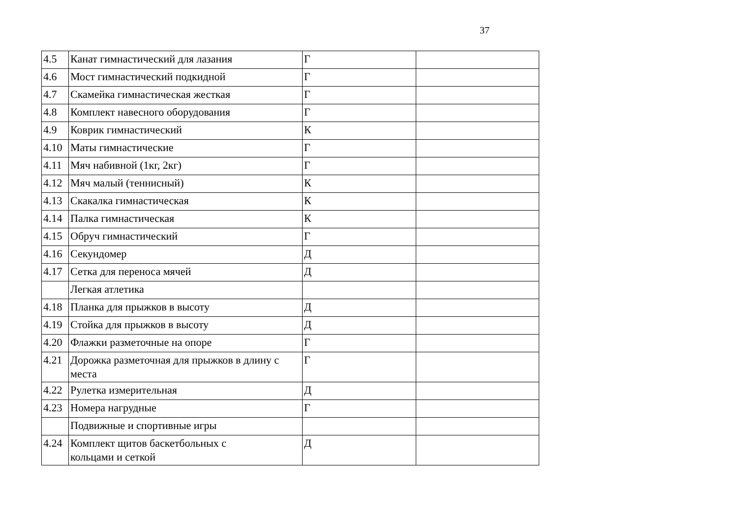37
| 4.5 | Канат гимнастический для лазания | Г | |
| 4.6 | Мост гимнастический подкидной | Г | |
| 4.7 | Скамейка гимнастическая жесткая | Г | |
| 4.8 | Комплект навесного оборудования | Г | |
| 4.9 | Коврик гимнастический | К | |
| 4.10 | Маты гимнастические | Г | |
| 4.11 | Мяч набивной (1кг, 2кг) | Г | |
| 4.12 | Мяч малый (теннисный) | К | |
| 4.13 | Скакалка гимнастическая | К | |
| 4.14 | Палка гимнастическая | К | |
| 4.15 | Обруч гимнастический | Г | |
| 4.16 | Секундомер | Д | |
| 4.17 | Сетка для переноса мячей | Д | |
| | Легкая атлетика | | |
| 4.18 | Планка для прыжков в высоту | Д | |
| 4.19 | Стойка для прыжков в высоту | Д | |
| 4.20 | Флажки разметочные на опоре | Г | |
| 4.21 | Дорожка разметочная для прыжков в длину с места | Г | |
| 4.22 | Рулетка измерительная | Д | |
| 4.23 | Номера нагрудные | Г | |
| | Подвижные и спортивные игры | | |
| 4.24 | Комплект щитов баскетбольных с кольцами и сеткой | Д | |